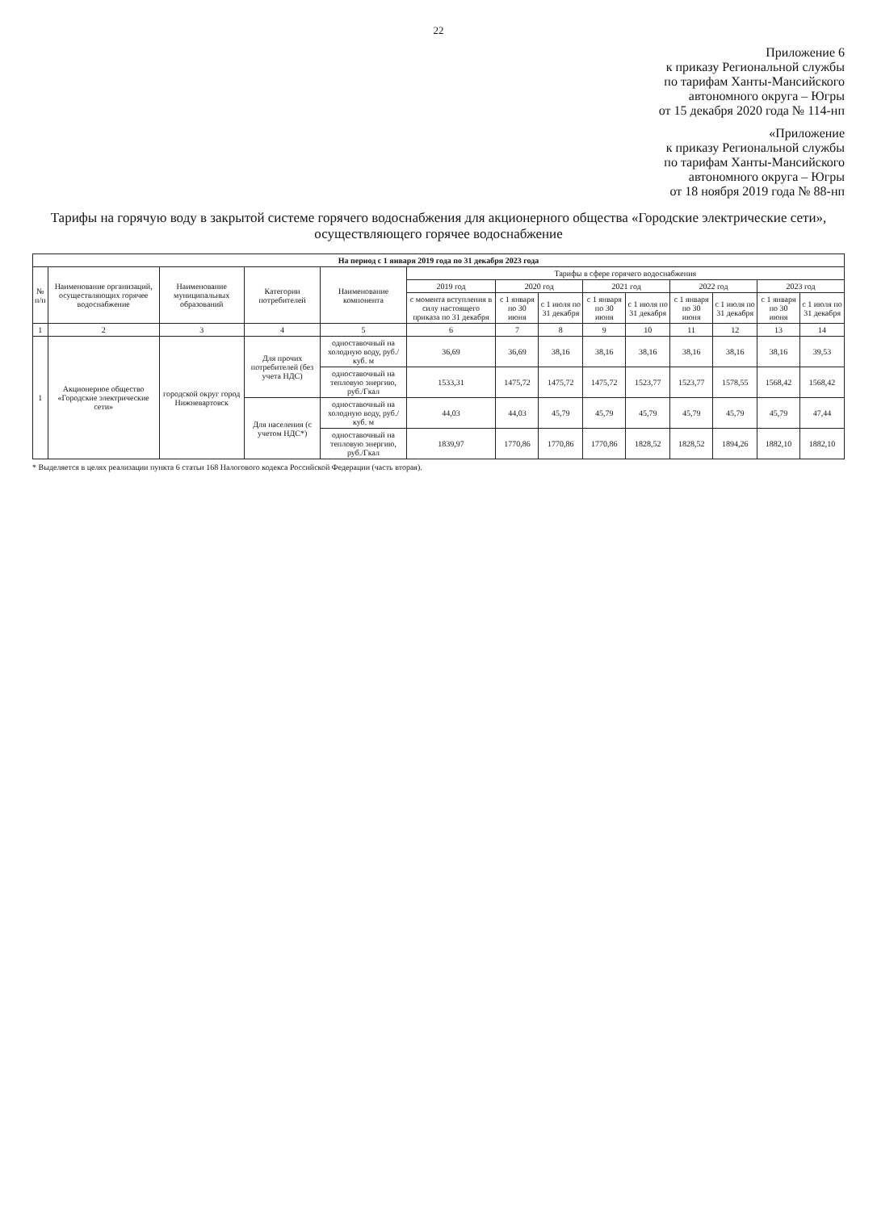22
Приложение 6
к приказу Региональной службы
по тарифам Ханты-Мансийского
автономного округа – Югры
от 15 декабря 2020 года № 114-нп
«Приложение
к приказу Региональной службы
по тарифам Ханты-Мансийского
автономного округа – Югры
от 18 ноября 2019 года № 88-нп
Тарифы на горячую воду в закрытой системе горячего водоснабжения для акционерного общества «Городские электрические сети», осуществляющего горячее водоснабжение
| На период с 1 января 2019 года по 31 декабря 2023 года | | | | | | | | | | | | | |
| --- | --- | --- | --- | --- | --- | --- | --- | --- | --- | --- | --- | --- | --- |
| № п/п | Наименование организаций, осуществляющих горячее водоснабжение | Наименование муниципальных образований | Категории потребителей | Наименование компонента | Тарифы в сфере горячего водоснабжения | | | | | | | | |
| | | | | | 2019 год | 2020 год | | 2021 год | | 2022 год | | 2023 год | |
| | | | | | с момента вступления в силу настоящего приказа по 31 декабря | с 1 января по 30 июня | с 1 июля по 31 декабря | с 1 января по 30 июня | с 1 июля по 31 декабря | с 1 января по 30 июня | с 1 июля по 31 декабря | с 1 января по 30 июня | с 1 июля по 31 декабря |
| 1 | 2 | 3 | 4 | 5 | 6 | 7 | 8 | 9 | 10 | 11 | 12 | 13 | 14 |
| 1 | Акционерное общество «Городские электрические сети» | городской округ город Нижневартовск | Для прочих потребителей (без учета НДС) | одноставочный на холодную воду, руб./куб. м | 36,69 | 36,69 | 38,16 | 38,16 | 38,16 | 38,16 | 38,16 | 38,16 | 39,53 |
| | | | | одноставочный на тепловую энергию, руб./Гкал | 1533,31 | 1475,72 | 1475,72 | 1475,72 | 1523,77 | 1523,77 | 1578,55 | 1568,42 | 1568,42 |
| | | | Для населения (с учетом НДС*) | одноставочный на холодную воду, руб./куб. м | 44,03 | 44,03 | 45,79 | 45,79 | 45,79 | 45,79 | 45,79 | 45,79 | 47,44 |
| | | | | одноставочный на тепловую энергию, руб./Гкал | 1839,97 | 1770,86 | 1770,86 | 1770,86 | 1828,52 | 1828,52 | 1894,26 | 1882,10 | 1882,10 |
* Выделяется в целях реализации пункта 6 статьи 168 Налогового кодекса Российской Федерации (часть вторая).